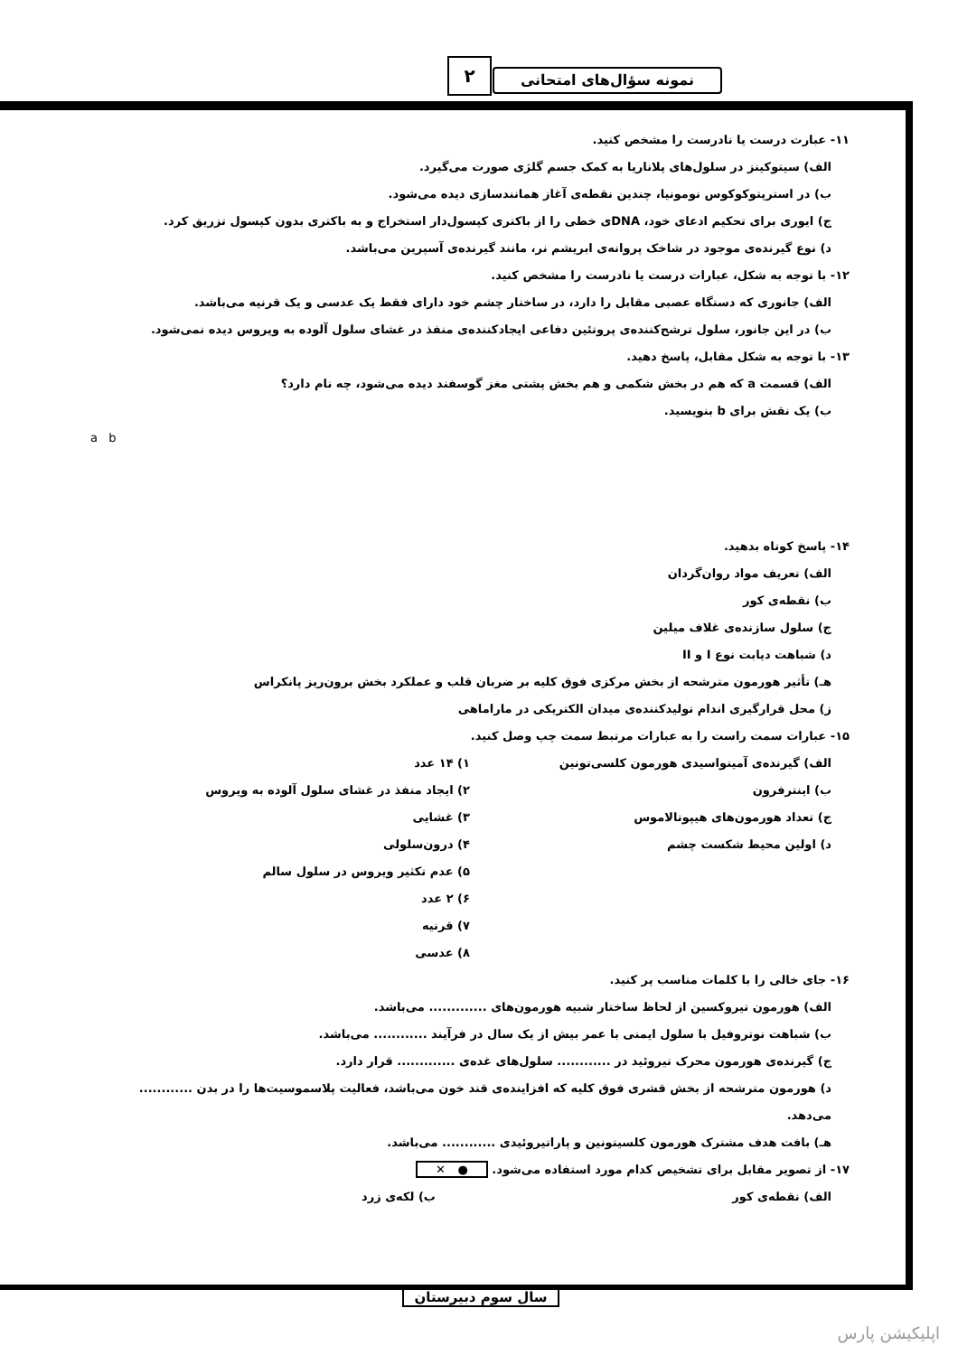۲ نمونه سؤال‌های امتحانی
۱۱- عبارت درست یا نادرست را مشخص کنید.
الف) سیتوکینز در سلول‌های پلاناریا به کمک جسم گلژی صورت می‌گیرد.
ب) در استرپتوکوکوس نومونیا، چندین نقطه‌ی آغاز همانندسازی دیده می‌شود.
ج) ایوری برای تحکیم ادعای خود، DNAی خطی را از باکتری کپسول‌دار استخراج و به باکتری بدون کپسول تزریق کرد.
د) نوع گیرنده‌ی موجود در شاخک پروانه‌ی ابریشم نر، مانند گیرنده‌ی آسپرین می‌باشد.
۱۲- با توجه به شکل، عبارات درست یا نادرست را مشخص کنید.
الف) جانوری که دستگاه عصبی مقابل را دارد، در ساختار چشم خود دارای فقط یک عدسی و یک قرنیه می‌باشد.
ب) در این جانور، سلول ترشح‌کننده‌ی پروتئین دفاعی ایجادکننده‌ی منفذ در غشای سلول آلوده به ویروس دیده نمی‌شود.
۱۳- با توجه به شکل مقابل، پاسخ دهید.
الف) قسمت a که هم در بخش شکمی و هم بخش پشتی مغز گوسفند دیده می‌شود، چه نام دارد؟
ب) یک نقش برای b بنویسید.
a b
۱۴- پاسخ کوتاه بدهید.
الف) تعریف مواد روان‌گردان
ب) نقطه‌ی کور
ج) سلول سازنده‌ی غلاف میلین
د) شباهت دیابت نوع I و II
هـ) تأثیر هورمون مترشحه از بخش مرکزی فوق کلیه بر ضربان قلب و عملکرد بخش برون‌ریز پانکراس
ز) محل قرارگیری اندام تولیدکننده‌ی میدان الکتریکی در ماراماهی
۱۵- عبارات سمت راست را به عبارات مرتبط سمت چپ وصل کنید.
الف) گیرنده‌ی آمینواسیدی هورمون کلسی‌تونین
ب) اینترفرون
ج) تعداد هورمون‌های هیپوتالاموس
د) اولین محیط شکست چشم
۱) ۱۴ عدد
۲) ایجاد منفذ در غشای سلول آلوده به ویروس
۳) غشایی
۴) درون‌سلولی
۵) عدم تکثیر ویروس در سلول سالم
۶) ۲ عدد
۷) قرنیه
۸) عدسی
۱۶- جای خالی را با کلمات مناسب پر کنید.
الف) هورمون تیروکسین از لحاظ ساختار شبیه هورمون‌های ............. می‌باشد.
ب) شباهت نوتروفیل با سلول ایمنی با عمر بیش از یک سال در فرآیند ............ می‌باشد.
ج) گیرنده‌ی هورمون محرک تیروئید در ............ سلول‌های غده‌ی ............. قرار دارد.
د) هورمون مترشحه از بخش قشری فوق کلیه که افزاینده‌ی قند خون می‌باشد، فعالیت پلاسموسیت‌ها را در بدن ............ می‌دهد.
هـ) بافت هدف مشترک هورمون کلسیتونین و پاراتیروئیدی ............ می‌باشد.
۱۷- از تصویر مقابل برای تشخیص کدام مورد استفاده می‌شود. ● ✕
الف) نقطه‌ی کور ب) لکه‌ی زرد
سال سوم دبیرستان
اپلیکیشن پارس